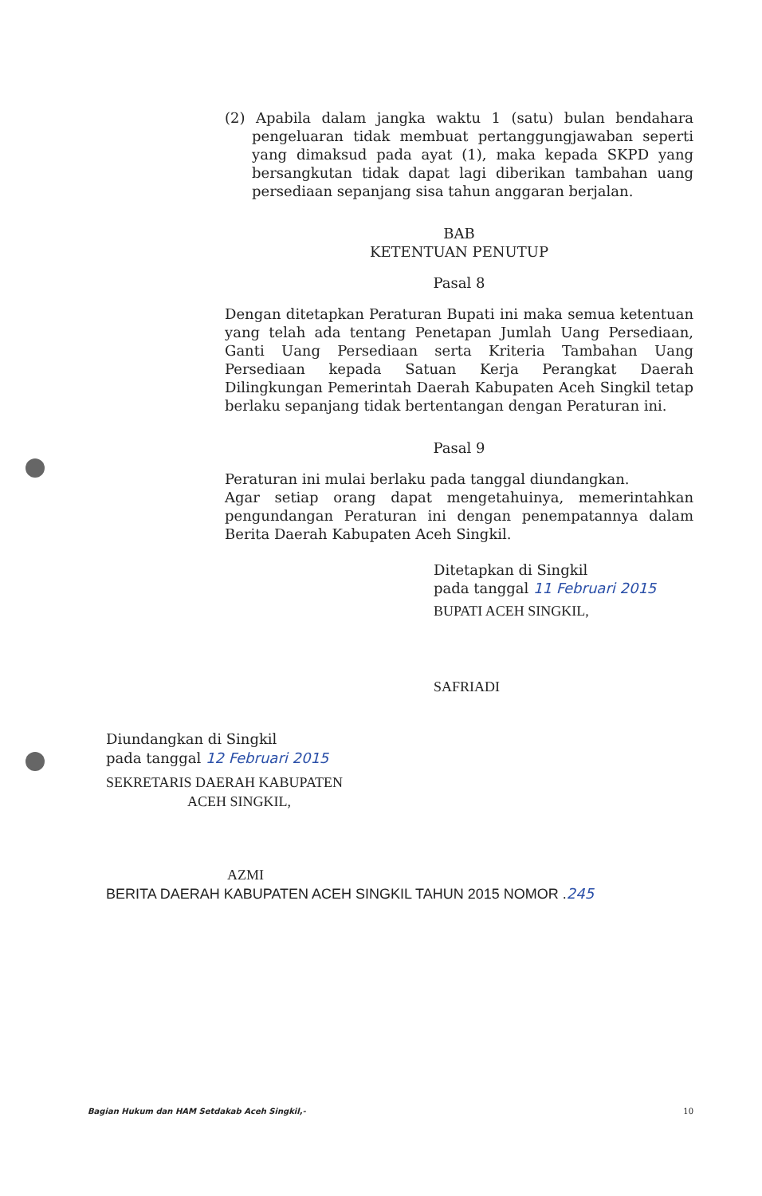(2) Apabila dalam jangka waktu 1 (satu) bulan bendahara pengeluaran tidak membuat pertanggungjawaban seperti yang dimaksud pada ayat (1), maka kepada SKPD yang bersangkutan tidak dapat lagi diberikan tambahan uang persediaan sepanjang sisa tahun anggaran berjalan.
BAB
KETENTUAN PENUTUP
Pasal 8
Dengan ditetapkan Peraturan Bupati ini maka semua ketentuan yang telah ada tentang Penetapan Jumlah Uang Persediaan, Ganti Uang Persediaan serta Kriteria Tambahan Uang Persediaan kepada Satuan Kerja Perangkat Daerah Dilingkungan Pemerintah Daerah Kabupaten Aceh Singkil tetap berlaku sepanjang tidak bertentangan dengan Peraturan ini.
Pasal 9
Peraturan ini mulai berlaku pada tanggal diundangkan.
Agar setiap orang dapat mengetahuinya, memerintahkan pengundangan Peraturan ini dengan penempatannya dalam Berita Daerah Kabupaten Aceh Singkil.
Ditetapkan di Singkil
pada tanggal 11 Februari 2015
BUPATI ACEH SINGKIL,
SAFRIADI
Diundangkan di Singkil
pada tanggal 12 Februari 2015
SEKRETARIS DAERAH KABUPATEN
ACEH SINGKIL,
AZMI
BERITA DAERAH KABUPATEN ACEH SINGKIL TAHUN 2015 NOMOR .245
Bagian Hukum dan HAM Setdakab Aceh Singkil,- 10